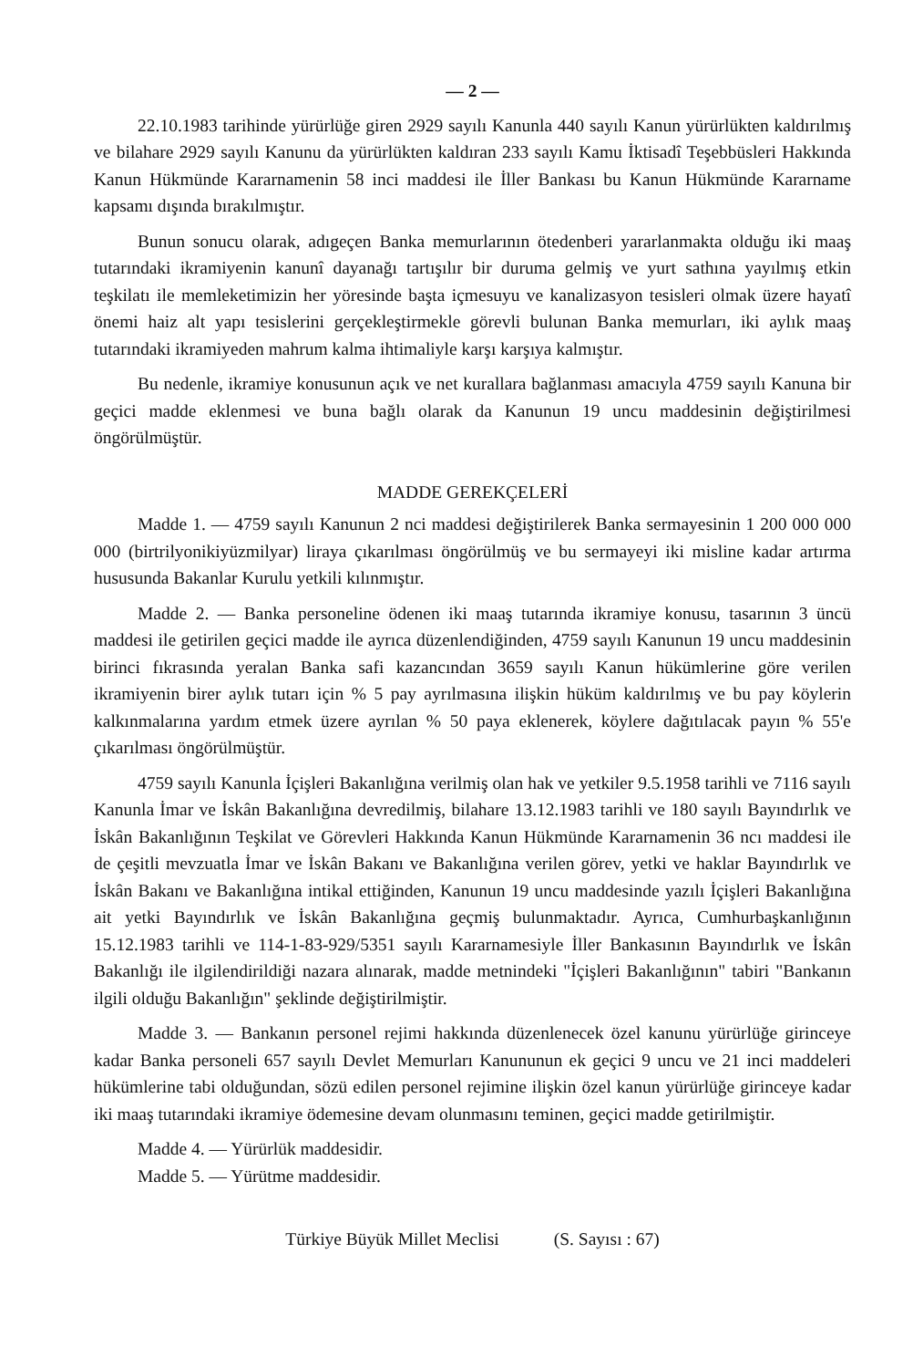— 2 —
22.10.1983 tarihinde yürürlüğe giren 2929 sayılı Kanunla 440 sayılı Kanun yürürlükten kaldırılmış ve bilahare 2929 sayılı Kanunu da yürürlükten kaldıran 233 sayılı Kamu İktisadî Teşebbüsleri Hakkında Kanun Hükmünde Kararnamenin 58 inci maddesi ile İller Bankası bu Kanun Hükmünde Kararname kapsamı dışında bırakılmıştır.
Bunun sonucu olarak, adıgeçen Banka memurlarının ötedenberi yararlanmakta olduğu iki maaş tutarındaki ikramiyenin kanunî dayanağı tartışılır bir duruma gelmiş ve yurt sathına yayılmış etkin teşkilatı ile memleketimizin her yöresinde başta içmesuyu ve kanalizasyon tesisleri olmak üzere hayatî önemi haiz alt yapı tesislerini gerçekleştirmekle görevli bulunan Banka memurları, iki aylık maaş tutarındaki ikramiyeden mahrum kalma ihtimaliyle karşı karşıya kalmıştır.
Bu nedenle, ikramiye konusunun açık ve net kurallara bağlanması amacıyla 4759 sayılı Kanuna bir geçici madde eklenmesi ve buna bağlı olarak da Kanunun 19 uncu maddesinin değiştirilmesi öngörülmüştür.
MADDE GEREKÇELERİ
Madde 1. — 4759 sayılı Kanunun 2 nci maddesi değiştirilerek Banka sermayesinin 1 200 000 000 000 (birtrilyonikiyüzmilyar) liraya çıkarılması öngörülmüş ve bu sermayeyi iki misline kadar artırma hususunda Bakanlar Kurulu yetkili kılınmıştır.
Madde 2. — Banka personeline ödenen iki maaş tutarında ikramiye konusu, tasarının 3 üncü maddesi ile getirilen geçici madde ile ayrıca düzenlendiğinden, 4759 sayılı Kanunun 19 uncu maddesinin birinci fıkrasında yeralan Banka safi kazancından 3659 sayılı Kanun hükümlerine göre verilen ikramiyenin birer aylık tutarı için % 5 pay ayrılmasına ilişkin hüküm kaldırılmış ve bu pay köylerin kalkınmalarına yardım etmek üzere ayrılan % 50 paya eklenerek, köylere dağıtılacak payın % 55'e çıkarılması öngörülmüştür.
4759 sayılı Kanunla İçişleri Bakanlığına verilmiş olan hak ve yetkiler 9.5.1958 tarihli ve 7116 sayılı Kanunla İmar ve İskân Bakanlığına devredilmiş, bilahare 13.12.1983 tarihli ve 180 sayılı Bayındırlık ve İskân Bakanlığının Teşkilat ve Görevleri Hakkında Kanun Hükmünde Kararnamenin 36 ncı maddesi ile de çeşitli mevzuatla İmar ve İskân Bakanı ve Bakanlığına verilen görev, yetki ve haklar Bayındırlık ve İskân Bakanı ve Bakanlığına intikal ettiğinden, Kanunun 19 uncu maddesinde yazılı İçişleri Bakanlığına ait yetki Bayındırlık ve İskân Bakanlığına geçmiş bulunmaktadır. Ayrıca, Cumhurbaşkanlığının 15.12.1983 tarihli ve 114-1-83-929/5351 sayılı Kararnamesiyle İller Bankasının Bayındırlık ve İskân Bakanlığı ile ilgilendirildiği nazara alınarak, madde metnindeki "İçişleri Bakanlığının" tabiri "Bankanın ilgili olduğu Bakanlığın" şeklinde değiştirilmiştir.
Madde 3. — Bankanın personel rejimi hakkında düzenlenecek özel kanunu yürürlüğe girinceye kadar Banka personeli 657 sayılı Devlet Memurları Kanununun ek geçici 9 uncu ve 21 inci maddeleri hükümlerine tabi olduğundan, sözü edilen personel rejimine ilişkin özel kanun yürürlüğe girinceye kadar iki maaş tutarındaki ikramiye ödemesine devam olunmasını teminen, geçici madde getirilmiştir.
Madde 4. — Yürürlük maddesidir.
Madde 5. — Yürütme maddesidir.
Türkiye Büyük Millet Meclisi (S. Sayısı : 67)